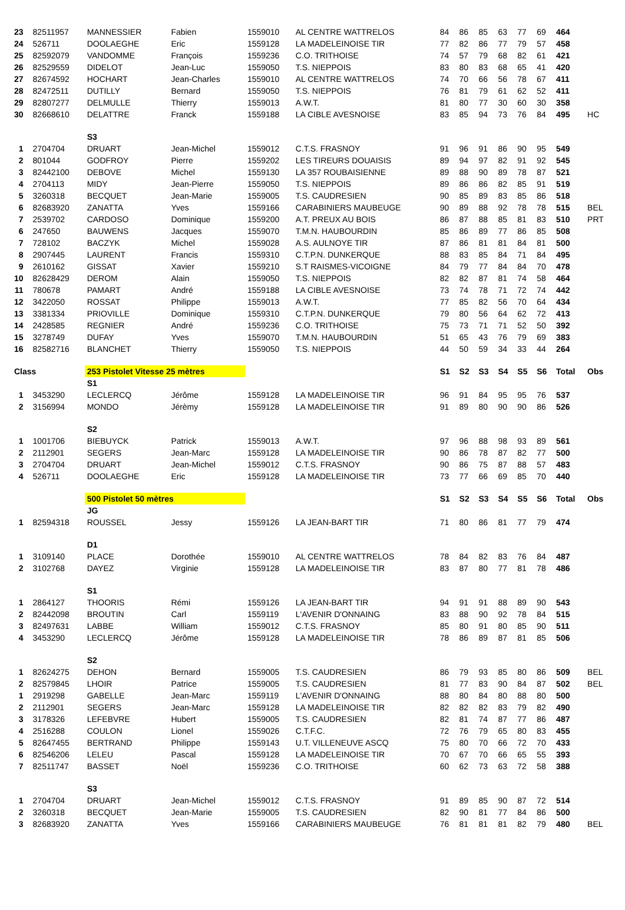| 23 | 82511957 | MANNESSIER | Fabien | 1559010 | AL CENTRE WATTRELOS | 84 | 86 | 85 | 63 | 77 | 69 | 464 | |
| 24 | 526711 | DOOLAEGHE | Eric | 1559128 | LA MADELEINOISE TIR | 77 | 82 | 86 | 77 | 79 | 57 | 458 | |
| 25 | 82592079 | VANDOMME | François | 1559236 | C.O. TRITHOISE | 74 | 57 | 79 | 68 | 82 | 61 | 421 | |
| 26 | 82529559 | DIDELOT | Jean-Luc | 1559050 | T.S. NIEPPOIS | 83 | 80 | 83 | 68 | 65 | 41 | 420 | |
| 27 | 82674592 | HOCHART | Jean-Charles | 1559010 | AL CENTRE WATTRELOS | 74 | 70 | 66 | 56 | 78 | 67 | 411 | |
| 28 | 82472511 | DUTILLY | Bernard | 1559050 | T.S. NIEPPOIS | 76 | 81 | 79 | 61 | 62 | 52 | 411 | |
| 29 | 82807277 | DELMULLE | Thierry | 1559013 | A.W.T. | 81 | 80 | 77 | 30 | 60 | 30 | 358 | |
| 30 | 82668610 | DELATTRE | Franck | 1559188 | LA CIBLE AVESNOISE | 83 | 85 | 94 | 73 | 76 | 84 | 495 | HC |
| | | S3 | | | | | | | | | | | |
| 1 | 2704704 | DRUART | Jean-Michel | 1559012 | C.T.S. FRASNOY | 91 | 96 | 91 | 86 | 90 | 95 | 549 | |
| 2 | 801044 | GODFROY | Pierre | 1559202 | LES TIREURS DOUAISIS | 89 | 94 | 97 | 82 | 91 | 92 | 545 | |
| 3 | 82442100 | DEBOVE | Michel | 1559130 | LA 357 ROUBAISIENNE | 89 | 88 | 90 | 89 | 78 | 87 | 521 | |
| 4 | 2704113 | MIDY | Jean-Pierre | 1559050 | T.S. NIEPPOIS | 89 | 86 | 86 | 82 | 85 | 91 | 519 | |
| 5 | 3260318 | BECQUET | Jean-Marie | 1559005 | T.S. CAUDRESIEN | 90 | 85 | 89 | 83 | 85 | 86 | 518 | |
| 6 | 82683920 | ZANATTA | Yves | 1559166 | CARABINIERS MAUBEUGE | 90 | 89 | 88 | 92 | 78 | 78 | 515 | BEL |
| 7 | 2539702 | CARDOSO | Dominique | 1559200 | A.T. PREUX AU BOIS | 86 | 87 | 88 | 85 | 81 | 83 | 510 | PRT |
| 6 | 247650 | BAUWENS | Jacques | 1559070 | T.M.N. HAUBOURDIN | 85 | 86 | 89 | 77 | 86 | 85 | 508 | |
| 7 | 728102 | BACZYK | Michel | 1559028 | A.S. AULNOYE TIR | 87 | 86 | 81 | 81 | 84 | 81 | 500 | |
| 8 | 2907445 | LAURENT | Francis | 1559310 | C.T.P.N. DUNKERQUE | 88 | 83 | 85 | 84 | 71 | 84 | 495 | |
| 9 | 2610162 | GISSAT | Xavier | 1559210 | S.T RAISMES-VICOIGNE | 84 | 79 | 77 | 84 | 84 | 70 | 478 | |
| 10 | 82628429 | DEROM | Alain | 1559050 | T.S. NIEPPOIS | 82 | 82 | 87 | 81 | 74 | 58 | 464 | |
| 11 | 780678 | PAMART | André | 1559188 | LA CIBLE AVESNOISE | 73 | 74 | 78 | 71 | 72 | 74 | 442 | |
| 12 | 3422050 | ROSSAT | Philippe | 1559013 | A.W.T. | 77 | 85 | 82 | 56 | 70 | 64 | 434 | |
| 13 | 3381334 | PRIOVILLE | Dominique | 1559310 | C.T.P.N. DUNKERQUE | 79 | 80 | 56 | 64 | 62 | 72 | 413 | |
| 14 | 2428585 | REGNIER | André | 1559236 | C.O. TRITHOISE | 75 | 73 | 71 | 71 | 52 | 50 | 392 | |
| 15 | 3278749 | DUFAY | Yves | 1559070 | T.M.N. HAUBOURDIN | 51 | 65 | 43 | 76 | 79 | 69 | 383 | |
| 16 | 82582716 | BLANCHET | Thierry | 1559050 | T.S. NIEPPOIS | 44 | 50 | 59 | 34 | 33 | 44 | 264 | |
| Class | | 253 Pistolet Vitesse 25 mètres | | | | S1 | S2 | S3 | S4 | S5 | S6 | Total | Obs |
| | | S1 | | | | | | | | | | | |
| 1 | 3453290 | LECLERCQ | Jérôme | 1559128 | LA MADELEINOISE TIR | 96 | 91 | 84 | 95 | 95 | 76 | 537 | |
| 2 | 3156994 | MONDO | Jérèmy | 1559128 | LA MADELEINOISE TIR | 91 | 89 | 80 | 90 | 90 | 86 | 526 | |
| | | S2 | | | | | | | | | | | |
| 1 | 1001706 | BIEBUYCK | Patrick | 1559013 | A.W.T. | 97 | 96 | 88 | 98 | 93 | 89 | 561 | |
| 2 | 2112901 | SEGERS | Jean-Marc | 1559128 | LA MADELEINOISE TIR | 90 | 86 | 78 | 87 | 82 | 77 | 500 | |
| 3 | 2704704 | DRUART | Jean-Michel | 1559012 | C.T.S. FRASNOY | 90 | 86 | 75 | 87 | 88 | 57 | 483 | |
| 4 | 526711 | DOOLAEGHE | Eric | 1559128 | LA MADELEINOISE TIR | 73 | 77 | 66 | 69 | 85 | 70 | 440 | |
| | | 500 Pistolet 50 mètres | | | | S1 | S2 | S3 | S4 | S5 | S6 | Total | Obs |
| | | JG | | | | | | | | | | | |
| 1 | 82594318 | ROUSSEL | Jessy | 1559126 | LA JEAN-BART TIR | 71 | 80 | 86 | 81 | 77 | 79 | 474 | |
| | | D1 | | | | | | | | | | | |
| 1 | 3109140 | PLACE | Dorothée | 1559010 | AL CENTRE WATTRELOS | 78 | 84 | 82 | 83 | 76 | 84 | 487 | |
| 2 | 3102768 | DAYEZ | Virginie | 1559128 | LA MADELEINOISE TIR | 83 | 87 | 80 | 77 | 81 | 78 | 486 | |
| | | S1 | | | | | | | | | | | |
| 1 | 2864127 | THOORIS | Rémi | 1559126 | LA JEAN-BART TIR | 94 | 91 | 91 | 88 | 89 | 90 | 543 | |
| 2 | 82442098 | BROUTIN | Carl | 1559119 | L'AVENIR D'ONNAING | 83 | 88 | 90 | 92 | 78 | 84 | 515 | |
| 3 | 82497631 | LABBE | William | 1559012 | C.T.S. FRASNOY | 85 | 80 | 91 | 80 | 85 | 90 | 511 | |
| 4 | 3453290 | LECLERCQ | Jérôme | 1559128 | LA MADELEINOISE TIR | 78 | 86 | 89 | 87 | 81 | 85 | 506 | |
| | | S2 | | | | | | | | | | | |
| 1 | 82624275 | DEHON | Bernard | 1559005 | T.S. CAUDRESIEN | 86 | 79 | 93 | 85 | 80 | 86 | 509 | BEL |
| 2 | 82579845 | LHOIR | Patrice | 1559005 | T.S. CAUDRESIEN | 81 | 77 | 83 | 90 | 84 | 87 | 502 | BEL |
| 1 | 2919298 | GABELLE | Jean-Marc | 1559119 | L'AVENIR D'ONNAING | 88 | 80 | 84 | 80 | 88 | 80 | 500 | |
| 2 | 2112901 | SEGERS | Jean-Marc | 1559128 | LA MADELEINOISE TIR | 82 | 82 | 82 | 83 | 79 | 82 | 490 | |
| 3 | 3178326 | LEFEBVRE | Hubert | 1559005 | T.S. CAUDRESIEN | 82 | 81 | 74 | 87 | 77 | 86 | 487 | |
| 4 | 2516288 | COULON | Lionel | 1559026 | C.T.F.C. | 72 | 76 | 79 | 65 | 80 | 83 | 455 | |
| 5 | 82647455 | BERTRAND | Philippe | 1559143 | U.T. VILLENEUVE ASCQ | 75 | 80 | 70 | 66 | 72 | 70 | 433 | |
| 6 | 82546206 | LELEU | Pascal | 1559128 | LA MADELEINOISE TIR | 70 | 67 | 70 | 66 | 65 | 55 | 393 | |
| 7 | 82511747 | BASSET | Noël | 1559236 | C.O. TRITHOISE | 60 | 62 | 73 | 63 | 72 | 58 | 388 | |
| | | S3 | | | | | | | | | | | |
| 1 | 2704704 | DRUART | Jean-Michel | 1559012 | C.T.S. FRASNOY | 91 | 89 | 85 | 90 | 87 | 72 | 514 | |
| 2 | 3260318 | BECQUET | Jean-Marie | 1559005 | T.S. CAUDRESIEN | 82 | 90 | 81 | 77 | 84 | 86 | 500 | |
| 3 | 82683920 | ZANATTA | Yves | 1559166 | CARABINIERS MAUBEUGE | 76 | 81 | 81 | 81 | 82 | 79 | 480 | BEL |